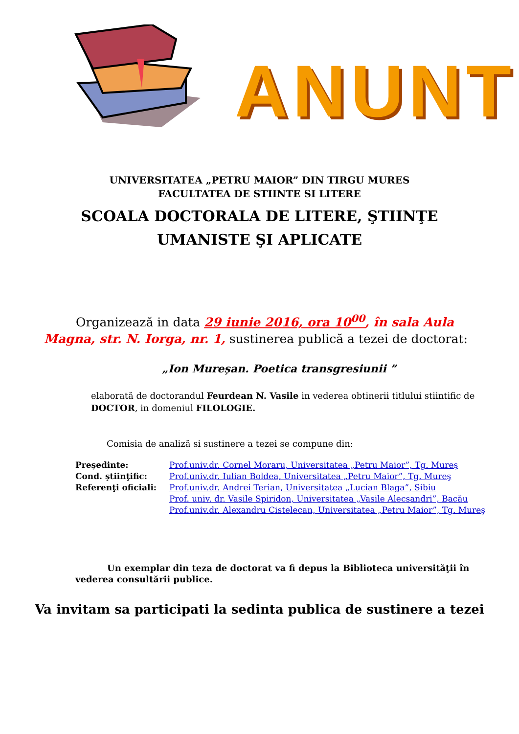ANUNT
UNIVERSITATEA „PETRU MAIOR” DIN TIRGU MURES
FACULTATEA DE STIINTE SI LITERE
SCOALA DOCTORALA DE LITERE, ŞTIINŢE
UMANISTE ŞI APLICATE
Organizează in data 29 iunie 2016, ora 10<sup>00</sup>, în sala Aula Magna, str. N. Iorga, nr. 1, sustinerea publică a tezei de doctorat:
„Ion Mureșan. Poetica transgresiunii ”
elaborată de doctorandul Feurdean N. Vasile in vederea obtinerii titlului stiintific de DOCTOR, in domeniul FILOLOGIE.
Comisia de analiză si sustinere a tezei se compune din:
Preşedinte: Prof.univ.dr. Cornel Moraru, Universitatea „Petru Maior”, Tg. Mureş
Cond. ştiinţific: Prof.univ.dr. Iulian Boldea, Universitatea „Petru Maior”, Tg. Mureş
Referenţi oficiali: Prof.univ.dr. Andrei Terian, Universitatea „Lucian Blaga”, Sibiu
Prof. univ. dr. Vasile Spiridon, Universitatea „Vasile Alecsandri”, Bacău
Prof.univ.dr. Alexandru Cistelecan, Universitatea „Petru Maior”, Tg. Mureş
Un exemplar din teza de doctorat va fi depus la Biblioteca universităţii în vederea consultării publice.
Va invitam sa participati la sedinta publica de sustinere a tezei